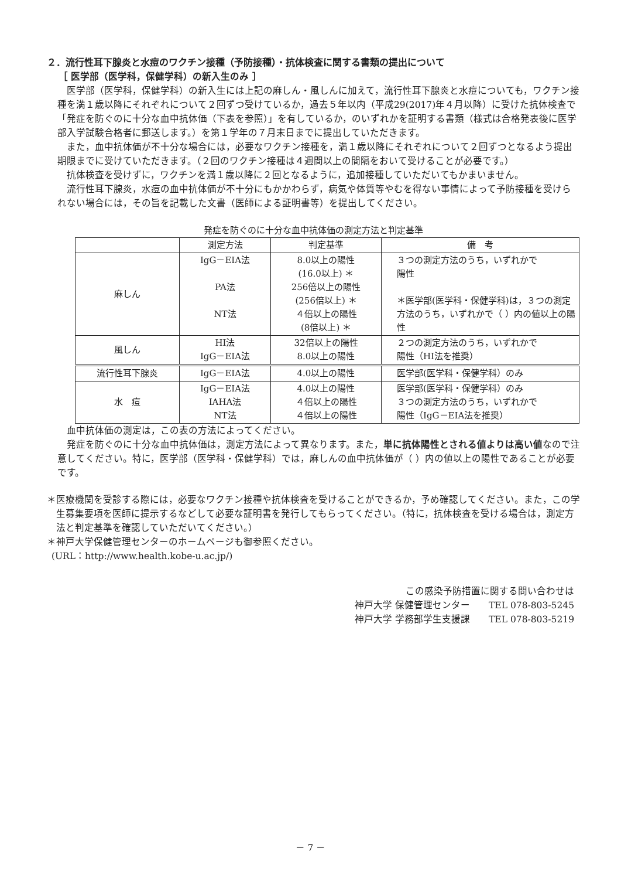２．流行性耳下腺炎と水痘のワクチン接種（予防接種）・抗体検査に関する書類の提出について
［ 医学部（医学科，保健学科）の新入生のみ ］
医学部（医学科，保健学科）の新入生には上記の麻しん・風しんに加えて，流行性耳下腺炎と水痘についても，ワクチン接種を満１歳以降にそれぞれについて２回ずつ受けているか，過去５年以内（平成29(2017)年４月以降）に受けた抗体検査で「発症を防ぐのに十分な血中抗体価（下表を参照）」を有しているか，のいずれかを証明する書類（様式は合格発表後に医学部入学試験合格者に郵送します。）を第１学年の７月末日までに提出していただきます。
また，血中抗体価が不十分な場合には，必要なワクチン接種を，満１歳以降にそれぞれについて２回ずつとなるよう提出期限までに受けていただきます。（２回のワクチン接種は４週間以上の間隔をおいて受けることが必要です。）
抗体検査を受けずに，ワクチンを満１歳以降に２回となるように，追加接種していただいてもかまいません。
流行性耳下腺炎，水痘の血中抗体価が不十分にもかかわらず，病気や体質等やむを得ない事情によって予防接種を受けられない場合には，その旨を記載した文書（医師による証明書等）を提出してください。
発症を防ぐのに十分な血中抗体価の測定方法と判定基準
| | 測定方法 | 判定基準 | 備 考 |
| --- | --- | --- | --- |
| 麻しん | IgG－EIA法 PA法 NT法 | 8.0以上の陽性 (16.0以上) ＊ 256倍以上の陽性 (256倍以上) ＊ ４倍以上の陽性 (8倍以上) ＊ | ３つの測定方法のうち，いずれかで 陽性 ＊医学部(医学科・保健学科)は，３つの測定方法のうち，いずれかで（ ）内の値以上の陽性 |
| 風しん | HI法 IgG－EIA法 | 32倍以上の陽性 8.0以上の陽性 | ２つの測定方法のうち，いずれかで 陽性（HI法を推奨） |
| 流行性耳下腺炎 | IgG－EIA法 | 4.0以上の陽性 | 医学部(医学科・保健学科）のみ |
| 水 痘 | IgG－EIA法 IAHA法 NT法 | 4.0以上の陽性 ４倍以上の陽性 ４倍以上の陽性 | 医学部(医学科・保健学科）のみ ３つの測定方法のうち，いずれかで 陽性（IgG－EIA法を推奨） |
血中抗体価の測定は，この表の方法によってください。
発症を防ぐのに十分な血中抗体価は，測定方法によって異なります。また，単に抗体陽性とされる値よりは高い値なので注意してください。特に，医学部（医学科・保健学科）では，麻しんの血中抗体価が（ ）内の値以上の陽性であることが必要です。
＊医療機関を受診する際には，必要なワクチン接種や抗体検査を受けることができるか，予め確認してください。また，この学生募集要項を医師に提示するなどして必要な証明書を発行してもらってください。（特に，抗体検査を受ける場合は，測定方法と判定基準を確認していただいてください。）
＊神戸大学保健管理センターのホームページも御参照ください。
(URL：http://www.health.kobe-u.ac.jp/)
この感染予防措置に関する問い合わせは
神戸大学 保健管理センター　　TEL 078-803-5245
神戸大学 学務部学生支援課　　TEL 078-803-5219
－ 7 －